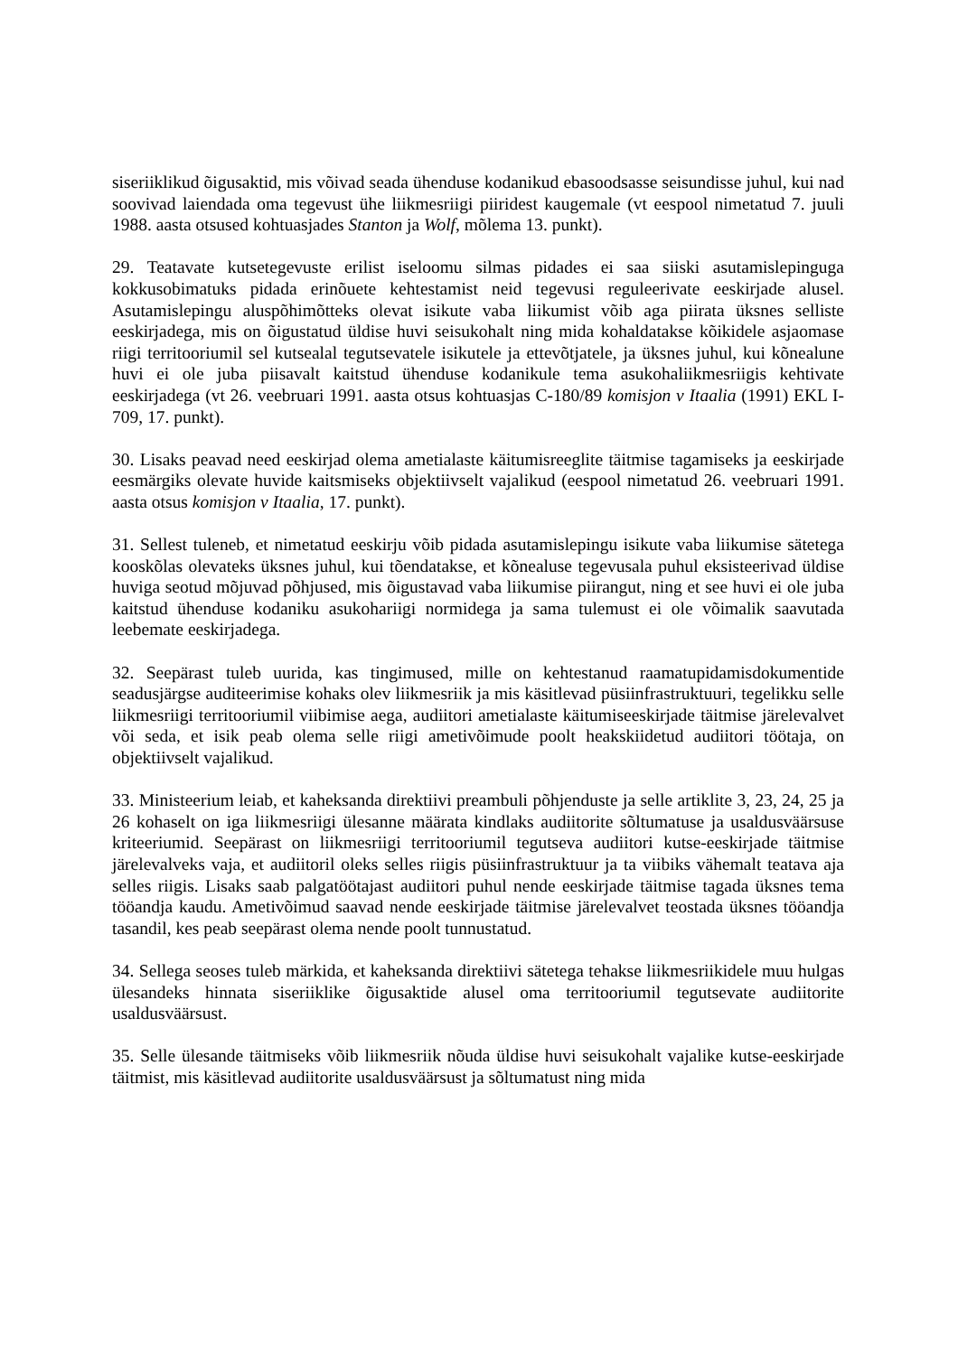siseriiklikud õigusaktid, mis võivad seada ühenduse kodanikud ebasoodsasse seisundisse juhul, kui nad soovivad laiendada oma tegevust ühe liikmesriigi piiridest kaugemale (vt eespool nimetatud 7. juuli 1988. aasta otsused kohtuasjades Stanton ja Wolf, mõlema 13. punkt).
29. Teatavate kutsetegevuste erilist iseloomu silmas pidades ei saa siiski asutamislepinguga kokkusobimatuks pidada erinõuete kehtestamist neid tegevusi reguleerivate eeskirjade alusel. Asutamislepingu aluspõhimõtteks olevat isikute vaba liikumist võib aga piirata üksnes selliste eeskirjadega, mis on õigustatud üldise huvi seisukohalt ning mida kohaldatakse kõikidele asjaomase riigi territooriumil sel kutsealal tegutsevatele isikutele ja ettevõtjatele, ja üksnes juhul, kui kõnealune huvi ei ole juba piisavalt kaitstud ühenduse kodanikule tema asukohaliikmesriigis kehtivate eeskirjadega (vt 26. veebruari 1991. aasta otsus kohtuasjas C-180/89 komisjon v Itaalia (1991) EKL I-709, 17. punkt).
30. Lisaks peavad need eeskirjad olema ametialaste käitumisreeglite täitmise tagamiseks ja eeskirjade eesmärgiks olevate huvide kaitsmiseks objektiivselt vajalikud (eespool nimetatud 26. veebruari 1991. aasta otsus komisjon v Itaalia, 17. punkt).
31. Sellest tuleneb, et nimetatud eeskirju võib pidada asutamislepingu isikute vaba liikumise sätetega kooskõlas olevateks üksnes juhul, kui tõendatakse, et kõnealuse tegevusala puhul eksisteerivad üldise huviga seotud mõjuvad põhjused, mis õigustavad vaba liikumise piirangut, ning et see huvi ei ole juba kaitstud ühenduse kodaniku asukohariigi normidega ja sama tulemust ei ole võimalik saavutada leebemate eeskirjadega.
32. Seepärast tuleb uurida, kas tingimused, mille on kehtestanud raamatupidamisdokumentide seadusjärgse auditeerimise kohaks olev liikmesriik ja mis käsitlevad püsiinfrastruktuuri, tegelikku selle liikmesriigi territooriumil viibimise aega, audiitori ametialaste käitumiseeskirjade täitmise järelevalvet või seda, et isik peab olema selle riigi ametivõimude poolt heakskiidetud audiitori töötaja, on objektiivselt vajalikud.
33. Ministeerium leiab, et kaheksanda direktiivi preambuli põhjenduste ja selle artiklite 3, 23, 24, 25 ja 26 kohaselt on iga liikmesriigi ülesanne määrata kindlaks audiitorite sõltumatuse ja usaldusväärsuse kriteeriumid. Seepärast on liikmesriigi territooriumil tegutseva audiitori kutse-eeskirjade täitmise järelevalveks vaja, et audiitoril oleks selles riigis püsiinfrastruktuur ja ta viibiks vähemalt teatava aja selles riigis. Lisaks saab palgatöötajast audiitori puhul nende eeskirjade täitmise tagada üksnes tema tööandja kaudu. Ametivõimud saavad nende eeskirjade täitmise järelevalvet teostada üksnes tööandja tasandil, kes peab seepärast olema nende poolt tunnustatud.
34. Sellega seoses tuleb märkida, et kaheksanda direktiivi sätetega tehakse liikmesriikidele muu hulgas ülesandeks hinnata siseriiklike õigusaktide alusel oma territooriumil tegutsevate audiitorite usaldusväärsust.
35. Selle ülesande täitmiseks võib liikmesriik nõuda üldise huvi seisukohalt vajalike kutse-eeskirjade täitmist, mis käsitlevad audiitorite usaldusväärsust ja sõltumatust ning mida